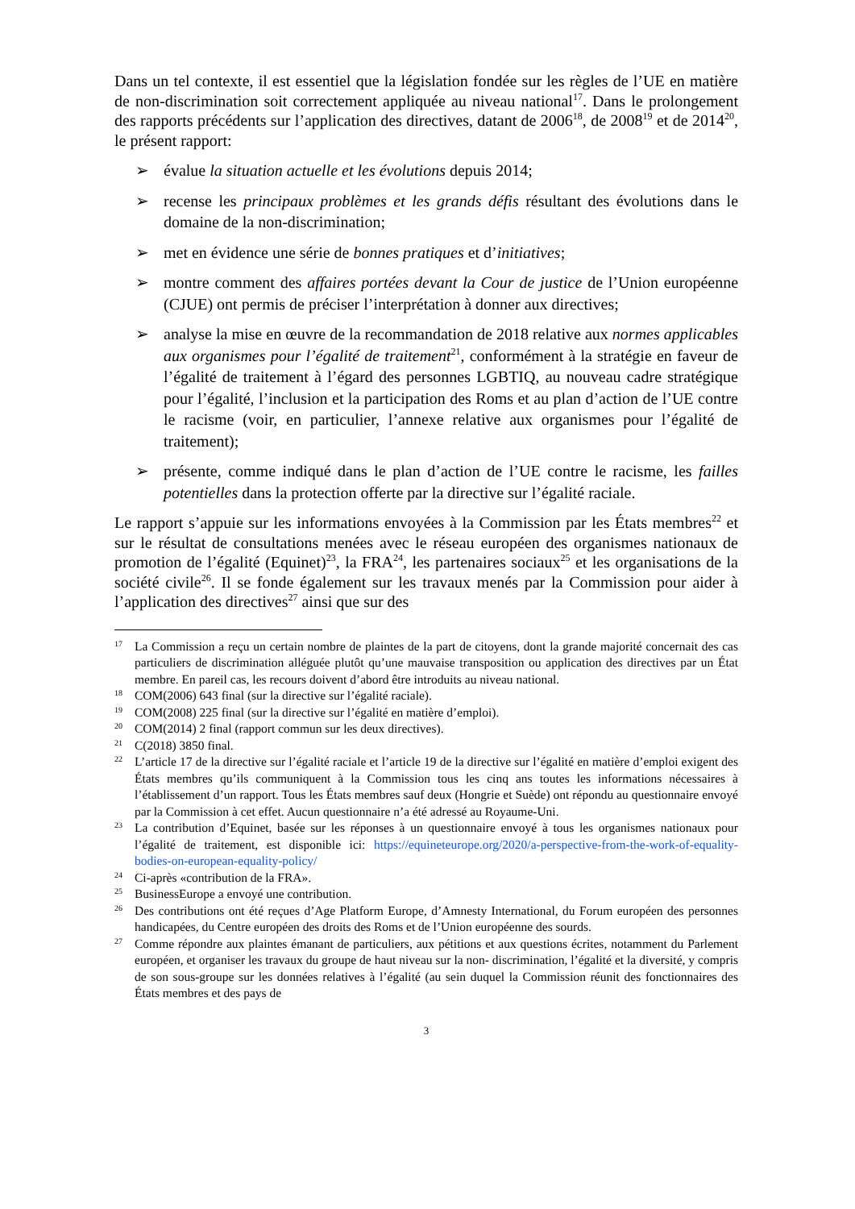Dans un tel contexte, il est essentiel que la législation fondée sur les règles de l’UE en matière de non-discrimination soit correctement appliquée au niveau national<sup>17</sup>. Dans le prolongement des rapports précédents sur l’application des directives, datant de 2006<sup>18</sup>, de 2008<sup>19</sup> et de 2014<sup>20</sup>, le présent rapport:
➢ évalue la situation actuelle et les évolutions depuis 2014;
➢ recense les principaux problèmes et les grands défis résultant des évolutions dans le domaine de la non-discrimination;
➢ met en évidence une série de bonnes pratiques et d’initiatives;
➢ montre comment des affaires portées devant la Cour de justice de l’Union européenne (CJUE) ont permis de préciser l’interprétation à donner aux directives;
➢ analyse la mise en œuvre de la recommandation de 2018 relative aux normes applicables aux organismes pour l’égalité de traitement<sup>21</sup>, conformément à la stratégie en faveur de l’égalité de traitement à l’égard des personnes LGBTIQ, au nouveau cadre stratégique pour l’égalité, l’inclusion et la participation des Roms et au plan d’action de l’UE contre le racisme (voir, en particulier, l’annexe relative aux organismes pour l’égalité de traitement);
➢ présente, comme indiqué dans le plan d’action de l’UE contre le racisme, les failles potentielles dans la protection offerte par la directive sur l’égalité raciale.
Le rapport s’appuie sur les informations envoyées à la Commission par les États membres<sup>22</sup> et sur le résultat de consultations menées avec le réseau européen des organismes nationaux de promotion de l’égalité (Equinet)<sup>23</sup>, la FRA<sup>24</sup>, les partenaires sociaux<sup>25</sup> et les organisations de la société civile<sup>26</sup>. Il se fonde également sur les travaux menés par la Commission pour aider à l’application des directives<sup>27</sup> ainsi que sur des
17 La Commission a reçu un certain nombre de plaintes de la part de citoyens, dont la grande majorité concernait des cas particuliers de discrimination alléguée plutôt qu’une mauvaise transposition ou application des directives par un État membre. En pareil cas, les recours doivent d’abord être introduits au niveau national.
18 COM(2006) 643 final (sur la directive sur l’égalité raciale).
19 COM(2008) 225 final (sur la directive sur l’égalité en matière d’emploi).
20 COM(2014) 2 final (rapport commun sur les deux directives).
21 C(2018) 3850 final.
22 L’article 17 de la directive sur l’égalité raciale et l’article 19 de la directive sur l’égalité en matière d’emploi exigent des États membres qu’ils communiquent à la Commission tous les cinq ans toutes les informations nécessaires à l’établissement d’un rapport. Tous les États membres sauf deux (Hongrie et Suède) ont répondu au questionnaire envoyé par la Commission à cet effet. Aucun questionnaire n’a été adressé au Royaume-Uni.
23 La contribution d’Equinet, basée sur les réponses à un questionnaire envoyé à tous les organismes nationaux pour l’égalité de traitement, est disponible ici: https://equineteurope.org/2020/a-perspective-from-the-work-of-equality-bodies-on-european-equality-policy/
24 Ci-après «contribution de la FRA».
25 BusinessEurope a envoyé une contribution.
26 Des contributions ont été reçues d’Age Platform Europe, d’Amnesty International, du Forum européen des personnes handicapées, du Centre européen des droits des Roms et de l’Union européenne des sourds.
27 Comme répondre aux plaintes émanant de particuliers, aux pétitions et aux questions écrites, notamment du Parlement européen, et organiser les travaux du groupe de haut niveau sur la non- discrimination, l’égalité et la diversité, y compris de son sous-groupe sur les données relatives à l’égalité (au sein duquel la Commission réunit des fonctionnaires des États membres et des pays de
3